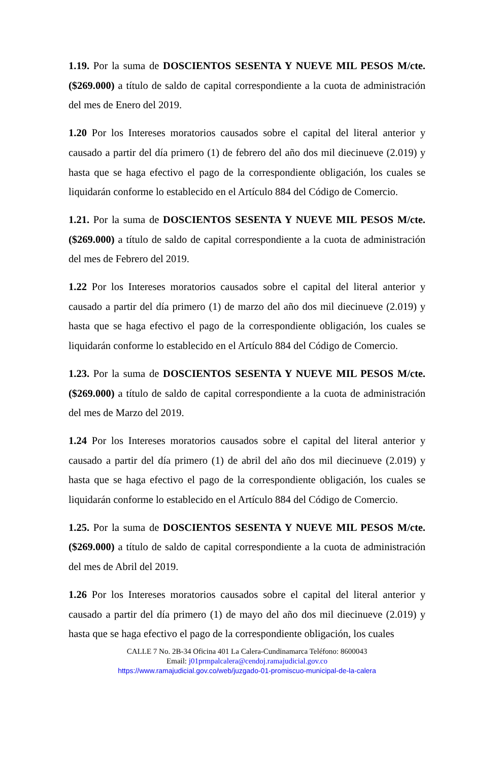1.19. Por la suma de DOSCIENTOS SESENTA Y NUEVE MIL PESOS M/cte. ($269.000) a título de saldo de capital correspondiente a la cuota de administración del mes de Enero del 2019.
1.20 Por los Intereses moratorios causados sobre el capital del literal anterior y causado a partir del día primero (1) de febrero del año dos mil diecinueve (2.019) y hasta que se haga efectivo el pago de la correspondiente obligación, los cuales se liquidarán conforme lo establecido en el Artículo 884 del Código de Comercio.
1.21. Por la suma de DOSCIENTOS SESENTA Y NUEVE MIL PESOS M/cte. ($269.000) a título de saldo de capital correspondiente a la cuota de administración del mes de Febrero del 2019.
1.22 Por los Intereses moratorios causados sobre el capital del literal anterior y causado a partir del día primero (1) de marzo del año dos mil diecinueve (2.019) y hasta que se haga efectivo el pago de la correspondiente obligación, los cuales se liquidarán conforme lo establecido en el Artículo 884 del Código de Comercio.
1.23. Por la suma de DOSCIENTOS SESENTA Y NUEVE MIL PESOS M/cte. ($269.000) a título de saldo de capital correspondiente a la cuota de administración del mes de Marzo del 2019.
1.24 Por los Intereses moratorios causados sobre el capital del literal anterior y causado a partir del día primero (1) de abril del año dos mil diecinueve (2.019) y hasta que se haga efectivo el pago de la correspondiente obligación, los cuales se liquidarán conforme lo establecido en el Artículo 884 del Código de Comercio.
1.25. Por la suma de DOSCIENTOS SESENTA Y NUEVE MIL PESOS M/cte. ($269.000) a título de saldo de capital correspondiente a la cuota de administración del mes de Abril del 2019.
1.26 Por los Intereses moratorios causados sobre el capital del literal anterior y causado a partir del día primero (1) de mayo del año dos mil diecinueve (2.019) y hasta que se haga efectivo el pago de la correspondiente obligación, los cuales
CALLE 7 No. 2B-34 Oficina 401 La Calera-Cundinamarca Teléfono: 8600043
Email: j01prmpalcalera@cendoj.ramajudicial.gov.co
https://www.ramajudicial.gov.co/web/juzgado-01-promiscuo-municipal-de-la-calera